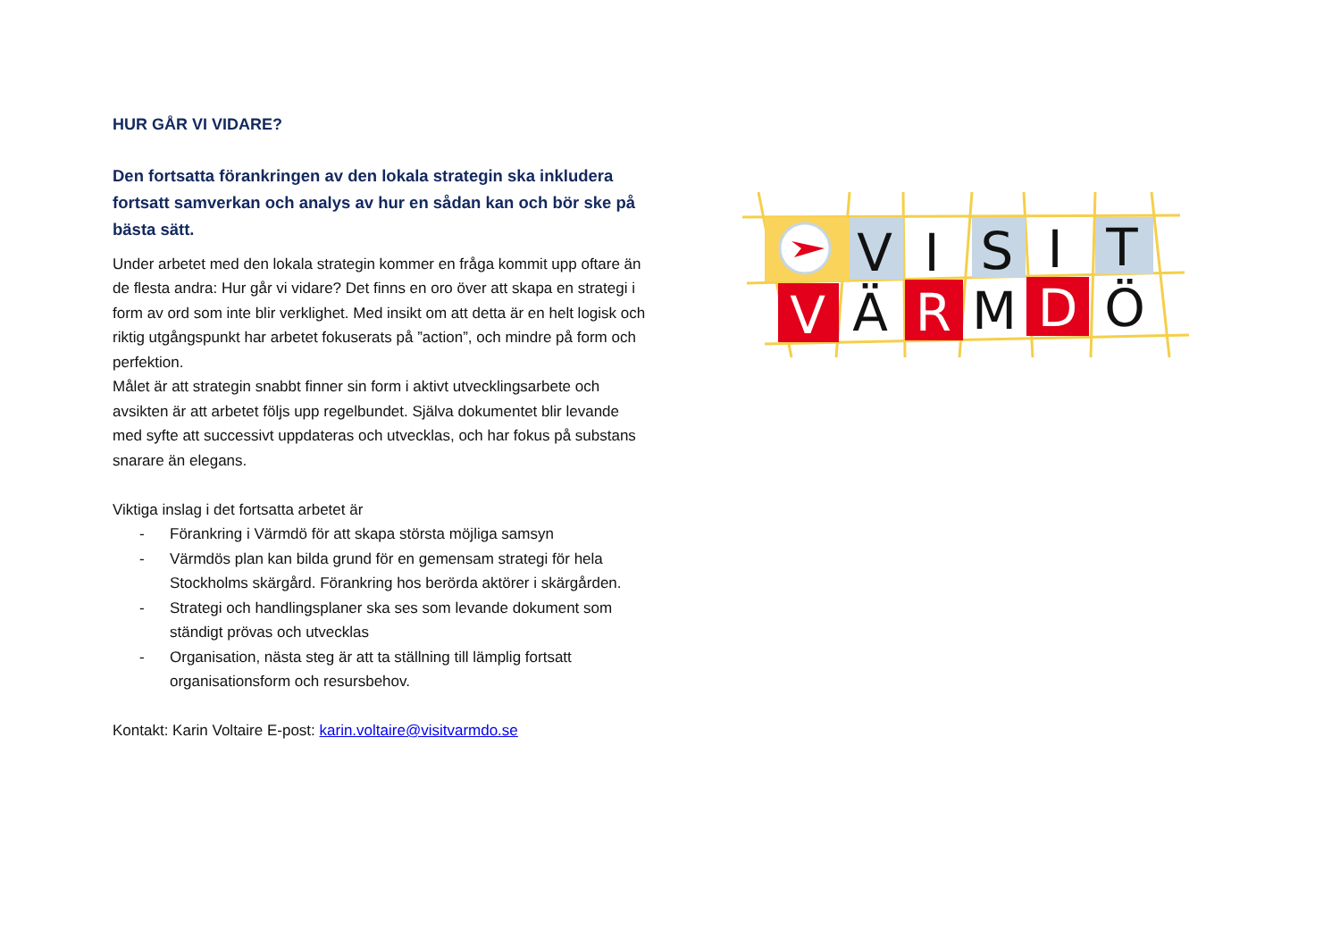HUR GÅR VI VIDARE?
Den fortsatta förankringen av den lokala strategin ska inkludera fortsatt samverkan och analys av hur en sådan kan och bör ske på bästa sätt.
Under arbetet med den lokala strategin kommer en fråga kommit upp oftare än de flesta andra: Hur går vi vidare? Det finns en oro över att skapa en strategi i form av ord som inte blir verklighet. Med insikt om att detta är en helt logisk och riktig utgångspunkt har arbetet fokuserats på ”action”, och mindre på form och perfektion.
Målet är att strategin snabbt finner sin form i aktivt utvecklingsarbete och avsikten är att arbetet följs upp regelbundet. Själva dokumentet blir levande med syfte att successivt uppdateras och utvecklas, och har fokus på substans snarare än elegans.
Viktiga inslag i det fortsatta arbetet är
- Förankring i Värmdö för att skapa största möjliga samsyn
- Värmdös plan kan bilda grund för en gemensam strategi för hela Stockholms skärgård. Förankring hos berörda aktörer i skärgården.
- Strategi och handlingsplaner ska ses som levande dokument som ständigt prövas och utvecklas
- Organisation, nästa steg är att ta ställning till lämplig fortsatt organisationsform och resursbehov.
Kontakt: Karin Voltaire E-post: karin.voltaire@visitvarmdo.se
V
I
S
I
T
V
Ä
R
M
D
Ö